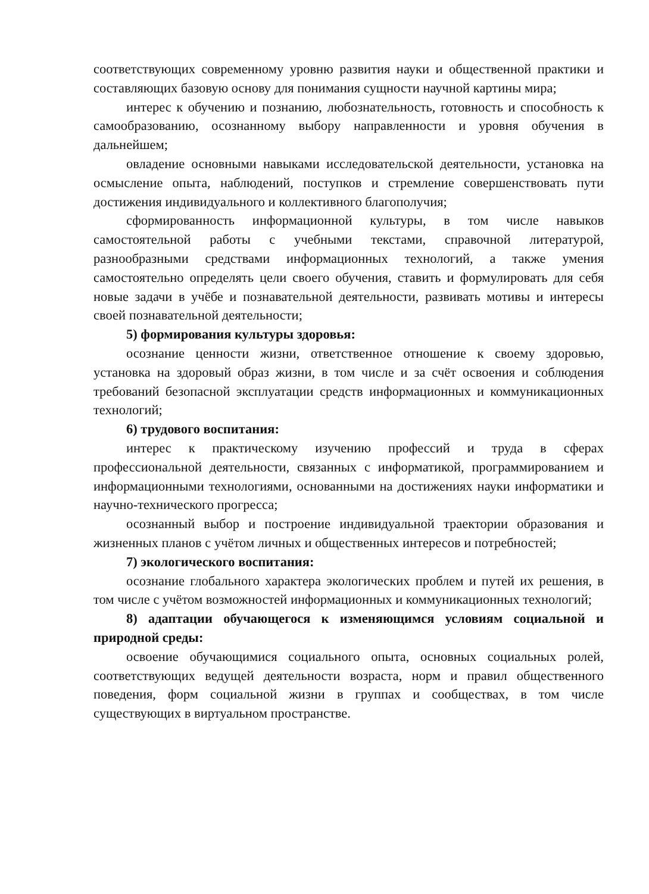соответствующих современному уровню развития науки и общественной практики и составляющих базовую основу для понимания сущности научной картины мира;
интерес к обучению и познанию, любознательность, готовность и способность к самообразованию, осознанному выбору направленности и уровня обучения в дальнейшем;
овладение основными навыками исследовательской деятельности, установка на осмысление опыта, наблюдений, поступков и стремление совершенствовать пути достижения индивидуального и коллективного благополучия;
сформированность информационной культуры, в том числе навыков самостоятельной работы с учебными текстами, справочной литературой, разнообразными средствами информационных технологий, а также умения самостоятельно определять цели своего обучения, ставить и формулировать для себя новые задачи в учёбе и познавательной деятельности, развивать мотивы и интересы своей познавательной деятельности;
5) формирования культуры здоровья:
осознание ценности жизни, ответственное отношение к своему здоровью, установка на здоровый образ жизни, в том числе и за счёт освоения и соблюдения требований безопасной эксплуатации средств информационных и коммуникационных технологий;
6) трудового воспитания:
интерес к практическому изучению профессий и труда в сферах профессиональной деятельности, связанных с информатикой, программированием и информационными технологиями, основанными на достижениях науки информатики и научно-технического прогресса;
осознанный выбор и построение индивидуальной траектории образования и жизненных планов с учётом личных и общественных интересов и потребностей;
7) экологического воспитания:
осознание глобального характера экологических проблем и путей их решения, в том числе с учётом возможностей информационных и коммуникационных технологий;
8) адаптации обучающегося к изменяющимся условиям социальной и природной среды:
освоение обучающимися социального опыта, основных социальных ролей, соответствующих ведущей деятельности возраста, норм и правил общественного поведения, форм социальной жизни в группах и сообществах, в том числе существующих в виртуальном пространстве.